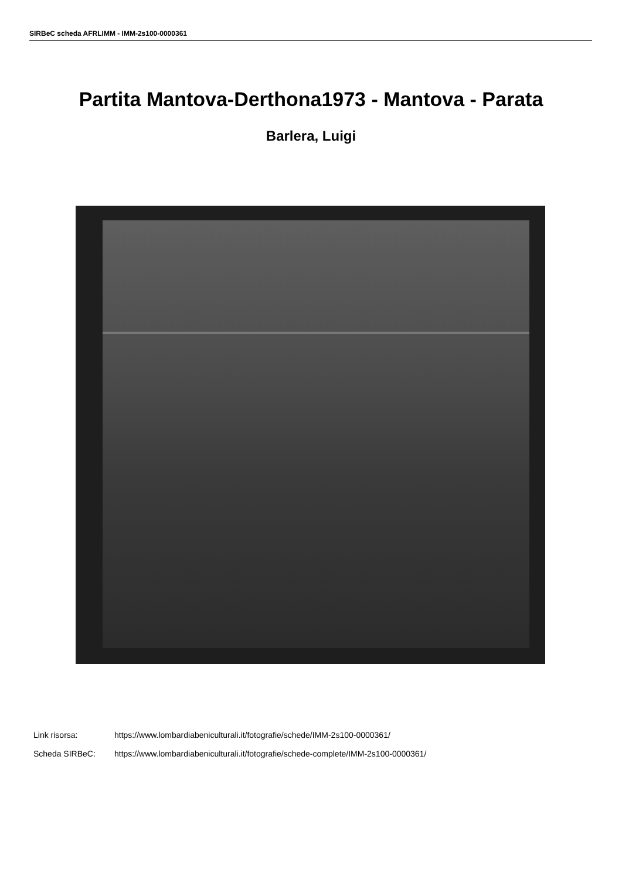SIRBeC scheda AFRLIMM - IMM-2s100-0000361
Partita Mantova-Derthona1973 - Mantova - Parata
Barlera, Luigi
Link risorsa: https://www.lombardiabeniculturali.it/fotografie/schede/IMM-2s100-0000361/
Scheda SIRBeC: https://www.lombardiabeniculturali.it/fotografie/schede-complete/IMM-2s100-0000361/